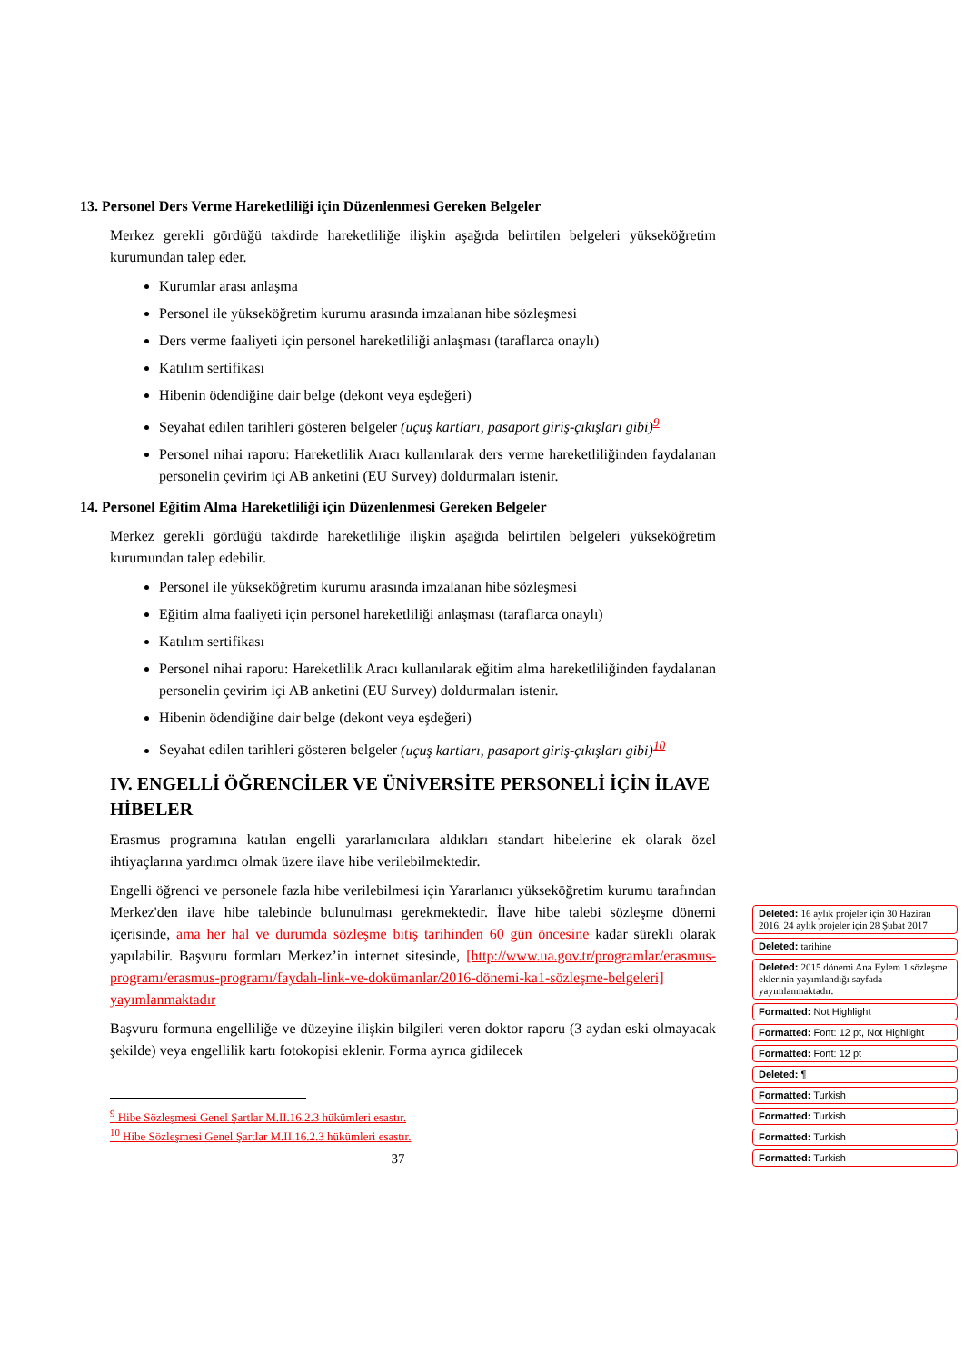13. Personel Ders Verme Hareketliliği için Düzenlenmesi Gereken Belgeler
Merkez gerekli gördüğü takdirde hareketliliğe ilişkin aşağıda belirtilen belgeleri yükseköğretim kurumundan talep eder.
Kurumlar arası anlaşma
Personel ile yükseköğretim kurumu arasında imzalanan hibe sözleşmesi
Ders verme faaliyeti için personel hareketliliği anlaşması (taraflarca onaylı)
Katılım sertifikası
Hibenin ödendiğine dair belge (dekont veya eşdeğeri)
Seyahat edilen tarihleri gösteren belgeler (uçuş kartları, pasaport giriş-çıkışları gibi)<sup>9</sup>
Personel nihai raporu: Hareketlilik Aracı kullanılarak ders verme hareketliliğinden faydalanan personelin çevirim içi AB anketini (EU Survey) doldurmaları istenir.
14. Personel Eğitim Alma Hareketliliği için Düzenlenmesi Gereken Belgeler
Merkez gerekli gördüğü takdirde hareketliliğe ilişkin aşağıda belirtilen belgeleri yükseköğretim kurumundan talep edebilir.
Personel ile yükseköğretim kurumu arasında imzalanan hibe sözleşmesi
Eğitim alma faaliyeti için personel hareketliliği anlaşması (taraflarca onaylı)
Katılım sertifikası
Personel nihai raporu: Hareketlilik Aracı kullanılarak eğitim alma hareketliliğinden faydalanan personelin çevirim içi AB anketini (EU Survey) doldurmaları istenir.
Hibenin ödendiğine dair belge (dekont veya eşdeğeri)
Seyahat edilen tarihleri gösteren belgeler (uçuş kartları, pasaport giriş-çıkışları gibi)<sup>10</sup>
IV. ENGELLİ ÖĞRENCİLER VE ÜNİVERSİTE PERSONELİ İÇİN İLAVE HİBELER
Erasmus programına katılan engelli yararlanıcılara aldıkları standart hibelerine ek olarak özel ihtiyaçlarına yardımcı olmak üzere ilave hibe verilebilmektedir.
Engelli öğrenci ve personele fazla hibe verilebilmesi için Yararlanıcı yükseköğretim kurumu tarafından Merkez'den ilave hibe talebinde bulunulması gerekmektedir. İlave hibe talebi sözleşme dönemi içerisinde, ama her hal ve durumda sözleşme bitiş tarihinden 60 gün öncesine kadar sürekli olarak yapılabilir. Başvuru formları Merkez’in internet sitesinde, [http://www.ua.gov.tr/programlar/erasmus-programı/erasmus-programı/faydalı-link-ve-dokümanlar/2016-dönemi-ka1-sözleşme-belgeleri] yayımlanmaktadır
Başvuru formuna engelliliğe ve düzeyine ilişkin bilgileri veren doktor raporu (3 aydan eski olmayacak şekilde) veya engellilik kartı fotokopisi eklenir. Forma ayrıca gidilecek
<sup>9</sup> Hibe Sözleşmesi Genel Şartlar M.II.16.2.3 hükümleri esastır.
<sup>10</sup> Hibe Sözleşmesi Genel Şartlar M.II.16.2.3 hükümleri esastır.
37
Deleted: 16 aylık projeler için 30 Haziran 2016, 24 aylık projeler için 28 Şubat 2017
Deleted: tarihine
Deleted: 2015 dönemi Ana Eylem 1 sözleşme eklerinin yayımlandığı sayfada yayımlanmaktadır.
Formatted: Not Highlight
Formatted: Font: 12 pt, Not Highlight
Formatted: Font: 12 pt
Deleted: ¶
Formatted: Turkish
Formatted: Turkish
Formatted: Turkish
Formatted: Turkish